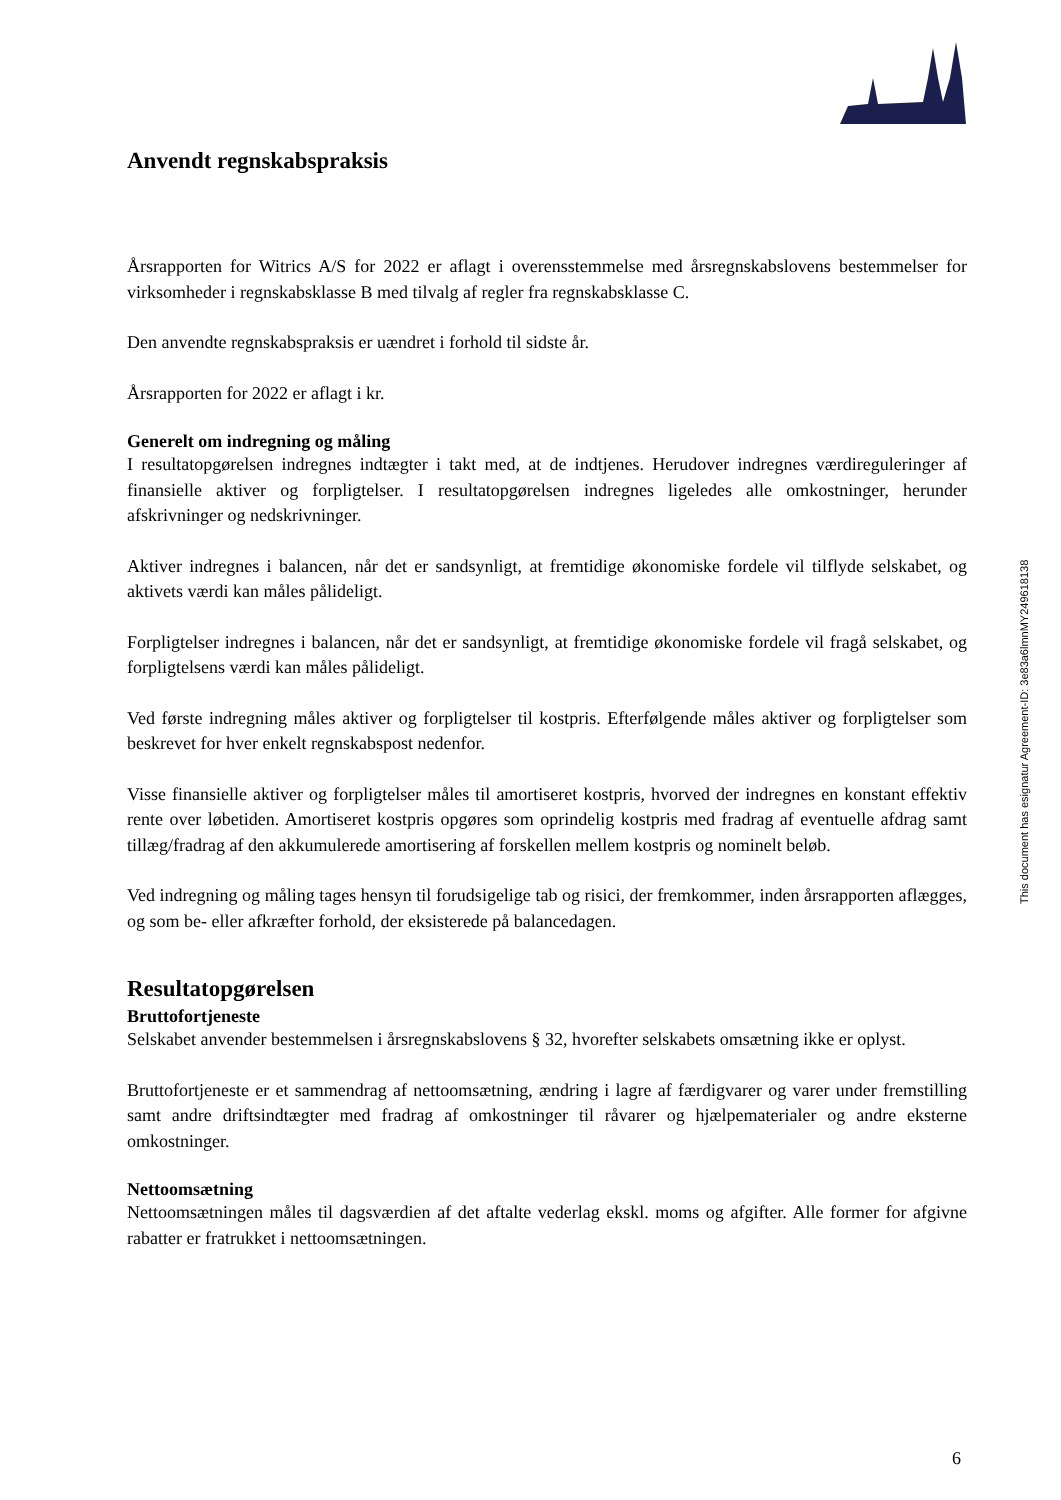Anvendt regnskabspraksis
Årsrapporten for Witrics A/S for 2022 er aflagt i overensstemmelse med årsregnskabslovens bestemmelser for virksomheder i regnskabsklasse B med tilvalg af regler fra regnskabsklasse C.
Den anvendte regnskabspraksis er uændret i forhold til sidste år.
Årsrapporten for 2022 er aflagt i kr.
Generelt om indregning og måling
I resultatopgørelsen indregnes indtægter i takt med, at de indtjenes. Herudover indregnes værdireguleringer af finansielle aktiver og forpligtelser. I resultatopgørelsen indregnes ligeledes alle omkostninger, herunder afskrivninger og nedskrivninger.
Aktiver indregnes i balancen, når det er sandsynligt, at fremtidige økonomiske fordele vil tilflyde selskabet, og aktivets værdi kan måles pålideligt.
Forpligtelser indregnes i balancen, når det er sandsynligt, at fremtidige økonomiske fordele vil fragå selskabet, og forpligtelsens værdi kan måles pålideligt.
Ved første indregning måles aktiver og forpligtelser til kostpris. Efterfølgende måles aktiver og forpligtelser som beskrevet for hver enkelt regnskabspost nedenfor.
Visse finansielle aktiver og forpligtelser måles til amortiseret kostpris, hvorved der indregnes en konstant effektiv rente over løbetiden. Amortiseret kostpris opgøres som oprindelig kostpris med fradrag af eventuelle afdrag samt tillæg/fradrag af den akkumulerede amortisering af forskellen mellem kostpris og nominelt beløb.
Ved indregning og måling tages hensyn til forudsigelige tab og risici, der fremkommer, inden årsrapporten aflægges, og som be- eller afkræfter forhold, der eksisterede på balancedagen.
Resultatopgørelsen
Bruttofortjeneste
Selskabet anvender bestemmelsen i årsregnskabslovens § 32, hvorefter selskabets omsætning ikke er oplyst.
Bruttofortjeneste er et sammendrag af nettoomsætning, ændring i lagre af færdigvarer og varer under fremstilling samt andre driftsindtægter med fradrag af omkostninger til råvarer og hjælpematerialer og andre eksterne omkostninger.
Nettoomsætning
Nettoomsætningen måles til dagsværdien af det aftalte vederlag ekskl. moms og afgifter. Alle former for afgivne rabatter er fratrukket i nettoomsætningen.
This document has esignatur Agreement-ID: 3e83a6lmnMY249618138
6